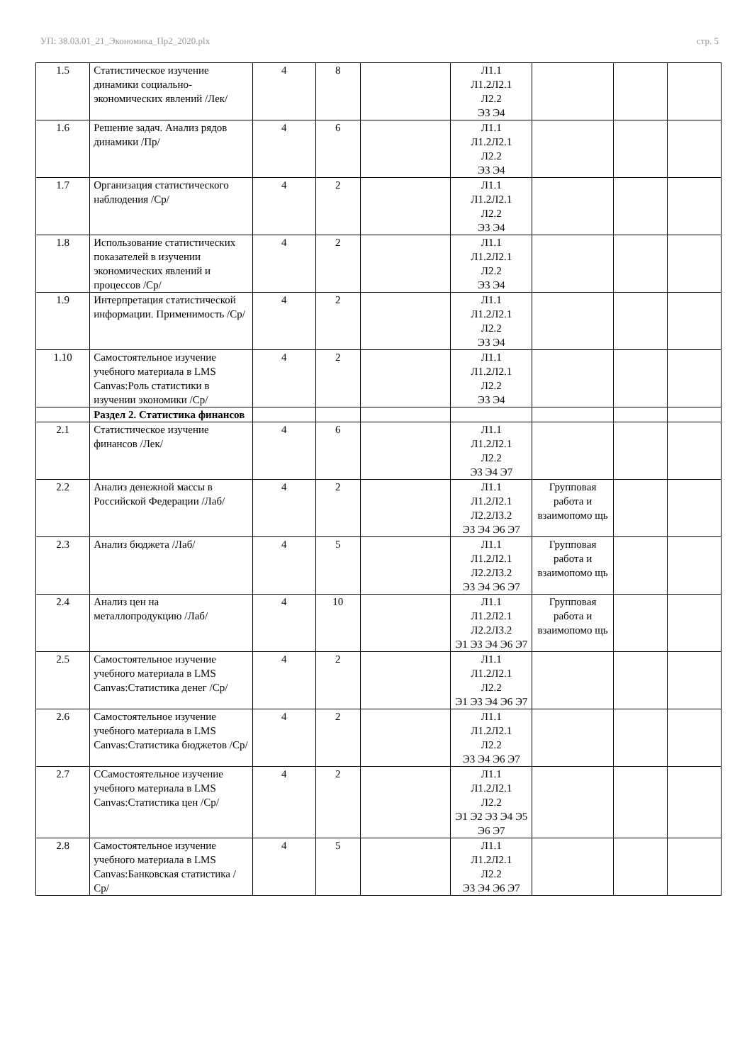УП: 38.03.01_21_Экономика_Пр2_2020.plx стр. 5
| 1.5 | Статистическое изучение динамики социально-экономических явлений /Лек/ | 4 | 8 | | Л1.1 Л1.2Л2.1 Л2.2 Э3 Э4 | | | |
| 1.6 | Решение задач. Анализ рядов динамики /Пр/ | 4 | 6 | | Л1.1 Л1.2Л2.1 Л2.2 Э3 Э4 | | | |
| 1.7 | Организация статистического наблюдения /Ср/ | 4 | 2 | | Л1.1 Л1.2Л2.1 Л2.2 Э3 Э4 | | | |
| 1.8 | Использование статистических показателей в изучении экономических явлений и процессов /Ср/ | 4 | 2 | | Л1.1 Л1.2Л2.1 Л2.2 Э3 Э4 | | | |
| 1.9 | Интерпретация статистической информации. Применимость /Ср/ | 4 | 2 | | Л1.1 Л1.2Л2.1 Л2.2 Э3 Э4 | | | |
| 1.10 | Самостоятельное изучение учебного материала в LMS Canvas:Роль статистики в изучении экономики /Ср/ | 4 | 2 | | Л1.1 Л1.2Л2.1 Л2.2 Э3 Э4 | | | |
| | Раздел 2. Статистика финансов | | | | | | | |
| 2.1 | Статистическое изучение финансов /Лек/ | 4 | 6 | | Л1.1 Л1.2Л2.1 Л2.2 Э3 Э4 Э7 | | | |
| 2.2 | Анализ денежной массы в Российской Федерации /Лаб/ | 4 | 2 | | Л1.1 Л1.2Л2.1 Л2.2Л3.2 Э3 Э4 Э6 Э7 | Групповая работа и взаимопомо щь | | |
| 2.3 | Анализ бюджета /Лаб/ | 4 | 5 | | Л1.1 Л1.2Л2.1 Л2.2Л3.2 Э3 Э4 Э6 Э7 | Групповая работа и взаимопомо щь | | |
| 2.4 | Анализ цен на металлопродукцию /Лаб/ | 4 | 10 | | Л1.1 Л1.2Л2.1 Л2.2Л3.2 Э1 Э3 Э4 Э6 Э7 | Групповая работа и взаимопомо щь | | |
| 2.5 | Самостоятельное изучение учебного материала в LMS Canvas:Статистика денег /Ср/ | 4 | 2 | | Л1.1 Л1.2Л2.1 Л2.2 Э1 Э3 Э4 Э6 Э7 | | | |
| 2.6 | Самостоятельное изучение учебного материала в LMS Canvas:Статистика бюджетов /Ср/ | 4 | 2 | | Л1.1 Л1.2Л2.1 Л2.2 Э3 Э4 Э6 Э7 | | | |
| 2.7 | ССамостоятельное изучение учебного материала в LMS Canvas:Статистика цен /Ср/ | 4 | 2 | | Л1.1 Л1.2Л2.1 Л2.2 Э1 Э2 Э3 Э4 Э5 Э6 Э7 | | | |
| 2.8 | Самостоятельное изучение учебного материала в LMS Canvas:Банковская статистика /Ср/ | 4 | 5 | | Л1.1 Л1.2Л2.1 Л2.2 Э3 Э4 Э6 Э7 | | | |